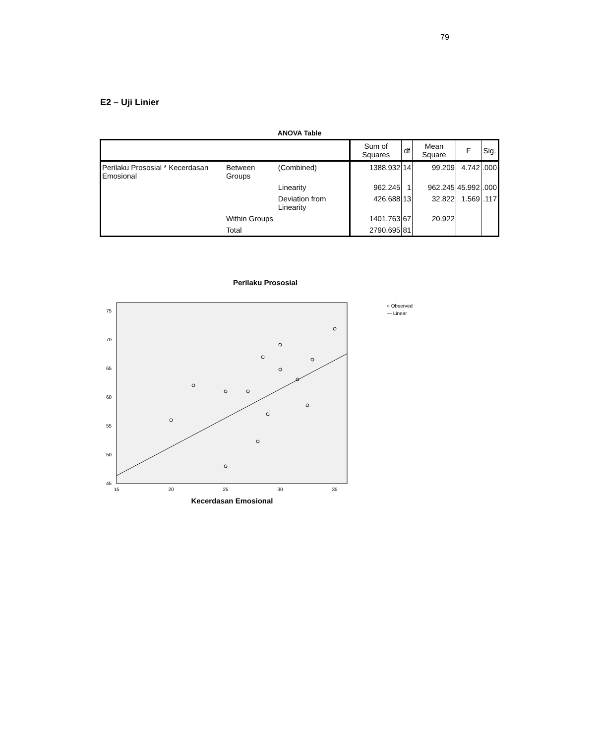79
E2 – Uji Linier
ANOVA Table
| | | | Sum of Squares | df | Mean Square | F | Sig. |
| --- | --- | --- | --- | --- | --- | --- | --- |
| Perilaku Prososial * Kecerdasan Emosional | Between Groups | (Combined) | 1388.932 | 14 | 99.209 | 4.742 | .000 |
| | | Linearity | 962.245 | 1 | 962.245 | 45.992 | .000 |
| | | Deviation from Linearity | 426.688 | 13 | 32.822 | 1.569 | .117 |
| | Within Groups | | 1401.763 | 67 | 20.922 | | |
| | Total | | 2790.695 | 81 | | | |
Perilaku Prososial
75
70
65
60
55
50
45
15
20
25
30
35
○ Observed
— Linear
Kecerdasan Emosional